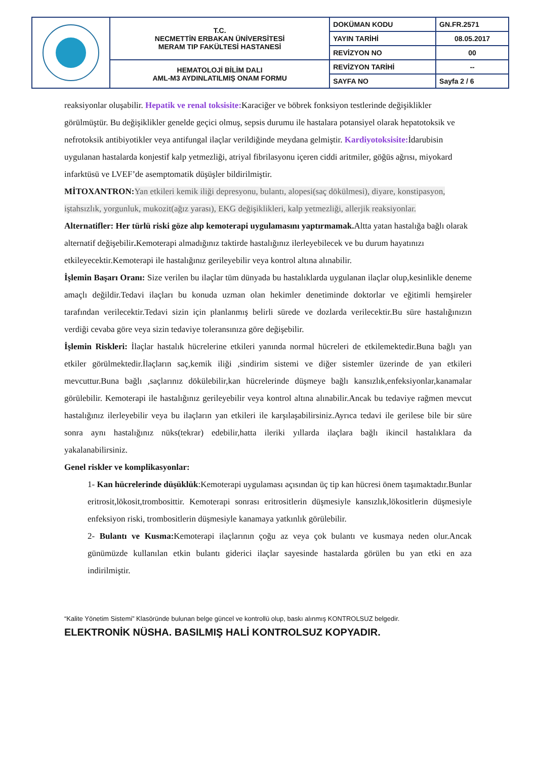| | T.C. NECMETTİN ERBAKAN ÜNİVERSİTESİ MERAM TIP FAKÜLTESİ HASTANESİ | DOKÜMAN KODU | GN.FR.2571 |
| | | YAYIN TARİHİ | 08.05.2017 |
| | | REVİZYON NO | 00 |
| | HEMATOLOJİ BİLİM DALI AML-M3 AYDINLATILMIŞ ONAM FORMU | REVİZYON TARİHİ | -- |
| | | SAYFA NO | Sayfa 2 / 6 |
reaksiyonlar oluşabilir. Hepatik ve renal toksisite: Karaciğer ve böbrek fonksiyon testlerinde değişiklikler görülmüştür. Bu değişiklikler genelde geçici olmuş, sepsis durumu ile hastalara potansiyel olarak hepatotoksik ve nefrotoksik antibiyotikler veya antifungal ilaçlar verildiğinde meydana gelmiştir. Kardiyotoksisite: İdarubisin uygulanan hastalarda konjestif kalp yetmezliği, atriyal fibrilasyonu içeren ciddi aritmiler, göğüs ağrısı, miyokard infarktüsü ve LVEF’de asemptomatik düşüşler bildirilmiştir.
MİTOXANTRON: Yan etkileri kemik iliği depresyonu, bulantı, alopesi(saç dökülmesi), diyare, konstipasyon, iştahsızlık, yorgunluk, mukozit(ağız yarası), EKG değişiklikleri, kalp yetmezliği, allerjik reaksiyonlar.
Alternatifler: Her türlü riski göze alıp kemoterapi uygulamasını yaptırmamak. Altta yatan hastalığa bağlı olarak alternatif değişebilir. Kemoterapi almadığınız taktirde hastalığınız ilerleyebilecek ve bu durum hayatınızı etkileyecektir.Kemoterapi ile hastalığınız gerileyebilir veya kontrol altına alınabilir.
İşlemin Başarı Oranı: Size verilen bu ilaçlar tüm dünyada bu hastalıklarda uygulanan ilaçlar olup,kesinlikle deneme amaçlı değildir.Tedavi ilaçları bu konuda uzman olan hekimler denetiminde doktorlar ve eğitimli hemşireler tarafından verilecektir.Tedavi sizin için planlanmış belirli sürede ve dozlarda verilecektir.Bu süre hastalığınızın verdiği cevaba göre veya sizin tedaviye toleransınıza göre değişebilir.
İşlemin Riskleri: İlaçlar hastalık hücrelerine etkileri yanında normal hücreleri de etkilemektedir.Buna bağlı yan etkiler görülmektedir.İlaçların saç,kemik iliği ,sindirim sistemi ve diğer sistemler üzerinde de yan etkileri mevcuttur.Buna bağlı ,saçlarınız dökülebilir,kan hücrelerinde düşmeye bağlı kansızlık,enfeksiyonlar,kanamalar görülebilir. Kemoterapi ile hastalığınız gerileyebilir veya kontrol altına alınabilir.Ancak bu tedaviye rağmen mevcut hastalığınız ilerleyebilir veya bu ilaçların yan etkileri ile karşılaşabilirsiniz.Ayrıca tedavi ile gerilese bile bir süre sonra aynı hastalığınız nüks(tekrar) edebilir,hatta ileriki yıllarda ilaçlara bağlı ikincil hastalıklara da yakalanabilirsiniz.
Genel riskler ve komplikasyonlar:
1- Kan hücrelerinde düşüklük:Kemoterapi uygulaması açısından üç tip kan hücresi önem taşımaktadır.Bunlar eritrosit,lökosit,trombosittir. Kemoterapi sonrası eritrositlerin düşmesiyle kansızlık,lökositlerin düşmesiyle enfeksiyon riski, trombositlerin düşmesiyle kanamaya yatkınlık görülebilir.
2- Bulantı ve Kusma: Kemoterapi ilaçlarının çoğu az veya çok bulantı ve kusmaya neden olur.Ancak günümüzde kullanılan etkin bulantı giderici ilaçlar sayesinde hastalarda görülen bu yan etki en aza indirilmiştir.
“Kalite Yönetim Sistemi” Klasöründe bulunan belge güncel ve kontrollü olup, baskı alınmış KONTROLSUZ belgedir.
ELEKTRONİK NÜSHA. BASILMIŞ HALİ KONTROLSUZ KOPYADIR.